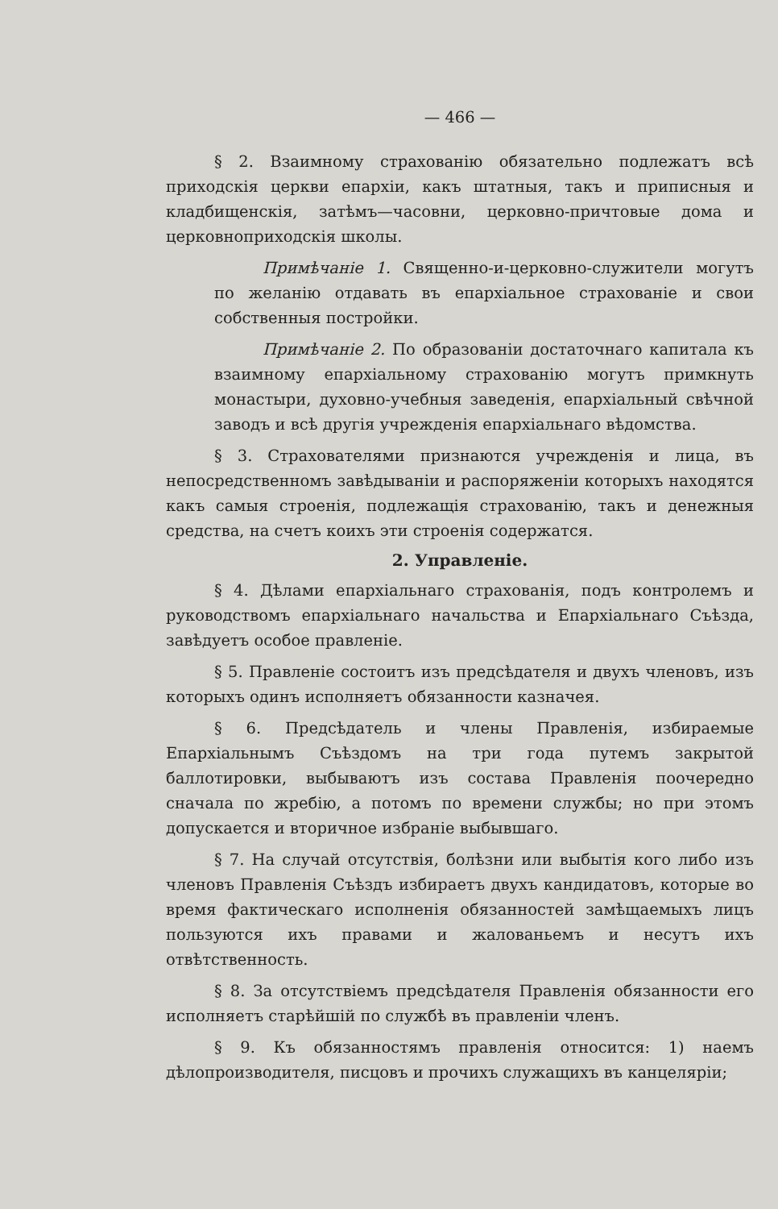— 466 —
§ 2. Взаимному страхованію обязательно подлежатъ всѣ приходскія церкви епархіи, какъ штатныя, такъ и приписныя и кладбищенскія, затѣмъ—часовни, церковно-причтовые дома и церковноприходскія школы.
Примѣчаніе 1. Священно-и-церковно-служители могутъ по желанію отдавать въ епархіальное страхованіе и свои собственныя постройки.
Примѣчаніе 2. По образованіи достаточнаго капитала къ взаимному епархіальному страхованію могутъ примкнуть монастыри, духовно-учебныя заведенія, епархіальный свѣчной заводъ и всѣ другія учрежденія епархіальнаго вѣдомства.
§ 3. Страхователями признаются учрежденія и лица, въ непосредственномъ завѣдываніи и распоряженіи которыхъ находятся какъ самыя строенія, подлежащія страхованію, такъ и денежныя средства, на счетъ коихъ эти строенія содержатся.
2. Управленіе.
§ 4. Дѣлами епархіальнаго страхованія, подъ контролемъ и руководствомъ епархіальнаго начальства и Епархіальнаго Съѣзда, завѣдуетъ особое правленіе.
§ 5. Правленіе состоитъ изъ предсѣдателя и двухъ членовъ, изъ которыхъ одинъ исполняетъ обязанности казначея.
§ 6. Предсѣдатель и члены Правленія, избираемые Епархіальнымъ Съѣздомъ на три года путемъ закрытой баллотировки, выбываютъ изъ состава Правленія поочередно сначала по жребію, а потомъ по времени службы; но при этомъ допускается и вторичное избраніе выбывшаго.
§ 7. На случай отсутствія, болѣзни или выбытія кого либо изъ членовъ Правленія Съѣздъ избираетъ двухъ кандидатовъ, которые во время фактическаго исполненія обязанностей замѣщаемыхъ лицъ пользуются ихъ правами и жалованьемъ и несутъ ихъ отвѣтственность.
§ 8. За отсутствіемъ предсѣдателя Правленія обязанности его исполняетъ старѣйшій по службѣ въ правленіи членъ.
§ 9. Къ обязанностямъ правленія относится: 1) наемъ дѣлопроизводителя, писцовъ и прочихъ служащихъ въ канцеляріи;